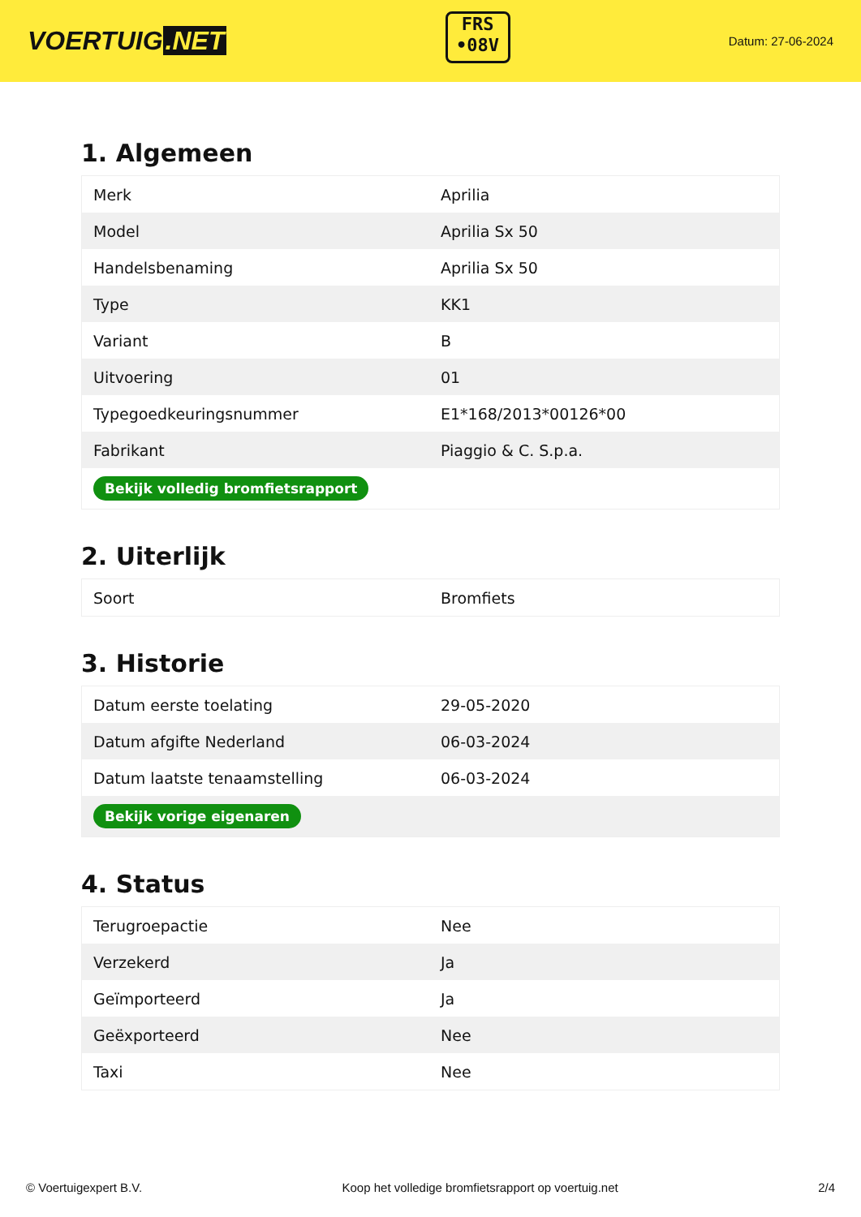VOERTUIG.NET
FRS
•08V
Datum: 27-06-2024
1. Algemeen
| Merk | Aprilia |
| Model | Aprilia Sx 50 |
| Handelsbenaming | Aprilia Sx 50 |
| Type | KK1 |
| Variant | B |
| Uitvoering | 01 |
| Typegoedkeuringsnummer | E1*168/2013*00126*00 |
| Fabrikant | Piaggio & C. S.p.a. |
| Bekijk volledig bromfietsrapport | |
2. Uiterlijk
| Soort | Bromfiets |
3. Historie
| Datum eerste toelating | 29-05-2020 |
| Datum afgifte Nederland | 06-03-2024 |
| Datum laatste tenaamstelling | 06-03-2024 |
| Bekijk vorige eigenaren | |
4. Status
| Terugroepactie | Nee |
| Verzekerd | Ja |
| Geïmporteerd | Ja |
| Geëxporteerd | Nee |
| Taxi | Nee |
© Voertuigexpert B.V. Koop het volledige bromfietsrapport op voertuig.net 2/4